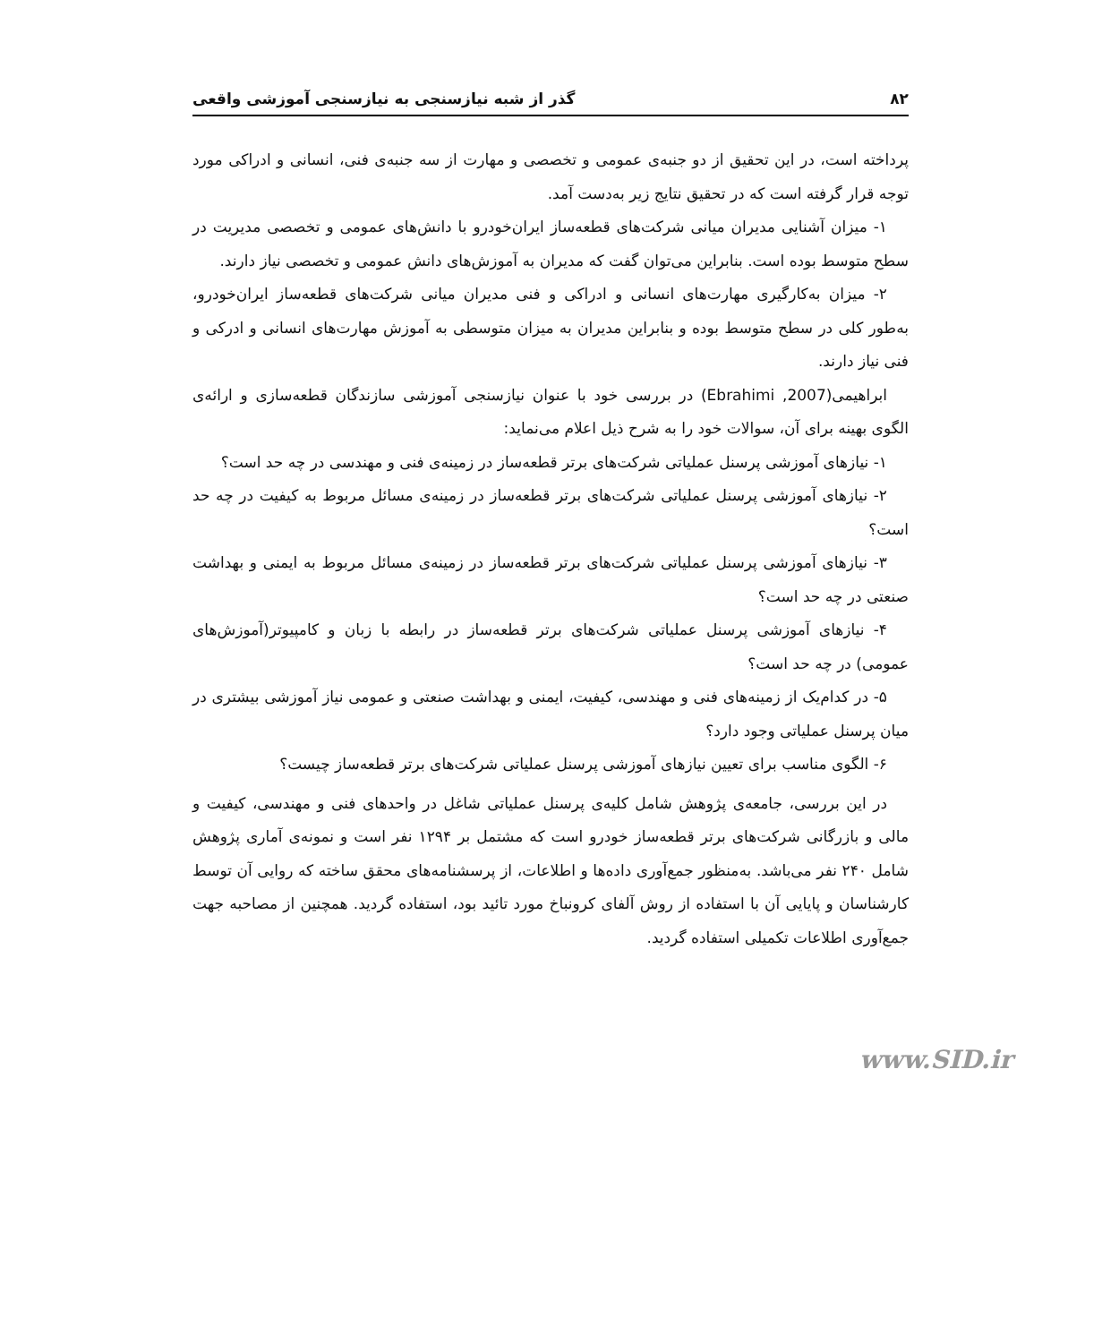۸۲ گذر از شبه نیازسنجی به نیازسنجی آموزشی واقعی
پرداخته است، در این تحقیق از دو جنبه‌ی عمومی و تخصصی و مهارت از سه جنبه‌ی فنی، انسانی و ادراکی مورد توجه قرار گرفته است که در تحقیق نتایج زیر به‌دست آمد.
۱- میزان آشنایی مدیران میانی شرکت‌های قطعه‌ساز ایران‌خودرو با دانش‌های عمومی و تخصصی مدیریت در سطح متوسط بوده است. بنابراین می‌توان گفت که مدیران به آموزش‌های دانش عمومی و تخصصی نیاز دارند.
۲- میزان به‌کارگیری مهارت‌های انسانی و ادراکی و فنی مدیران میانی شرکت‌های قطعه‌ساز ایران‌خودرو، به‌طور کلی در سطح متوسط بوده و بنابراین مدیران به میزان متوسطی به آموزش مهارت‌های انسانی و ادرکی و فنی نیاز دارند.
ابراهیمی(Ebrahimi ,2007) در بررسی خود با عنوان نیازسنجی آموزشی سازندگان قطعه‌سازی و ارائه‌ی الگوی بهینه برای آن، سوالات خود را به شرح ذیل اعلام می‌نماید:
۱- نیازهای آموزشی پرسنل عملیاتی شرکت‌های برتر قطعه‌ساز در زمینه‌ی فنی و مهندسی در چه حد است؟
۲- نیازهای آموزشی پرسنل عملیاتی شرکت‌های برتر قطعه‌ساز در زمینه‌ی مسائل مربوط به کیفیت در چه حد است؟
۳- نیازهای آموزشی پرسنل عملیاتی شرکت‌های برتر قطعه‌ساز در زمینه‌ی مسائل مربوط به ایمنی و بهداشت صنعتی در چه حد است؟
۴- نیازهای آموزشی پرسنل عملیاتی شرکت‌های برتر قطعه‌ساز در رابطه با زبان و کامپیوتر(آموزش‌های عمومی) در چه حد است؟
۵- در کدام‌یک از زمینه‌های فنی و مهندسی، کیفیت، ایمنی و بهداشت صنعتی و عمومی نیاز آموزشی بیشتری در میان پرسنل عملیاتی وجود دارد؟
۶- الگوی مناسب برای تعیین نیازهای آموزشی پرسنل عملیاتی شرکت‌های برتر قطعه‌ساز چیست؟
در این بررسی، جامعه‌ی پژوهش شامل کلیه‌ی پرسنل عملیاتی شاغل در واحدهای فنی و مهندسی، کیفیت و مالی و بازرگانی شرکت‌های برتر قطعه‌ساز خودرو است که مشتمل بر ۱۲۹۴ نفر است و نمونه‌ی آماری پژوهش شامل ۲۴۰ نفر می‌باشد. به‌منظور جمع‌آوری داده‌ها و اطلاعات، از پرسشنامه‌های محقق ساخته که روایی آن توسط کارشناسان و پایایی آن با استفاده از روش آلفای کرونباخ مورد تائید بود، استفاده گردید. همچنین از مصاحبه جهت جمع‌آوری اطلاعات تکمیلی استفاده گردید.
www.SID.ir